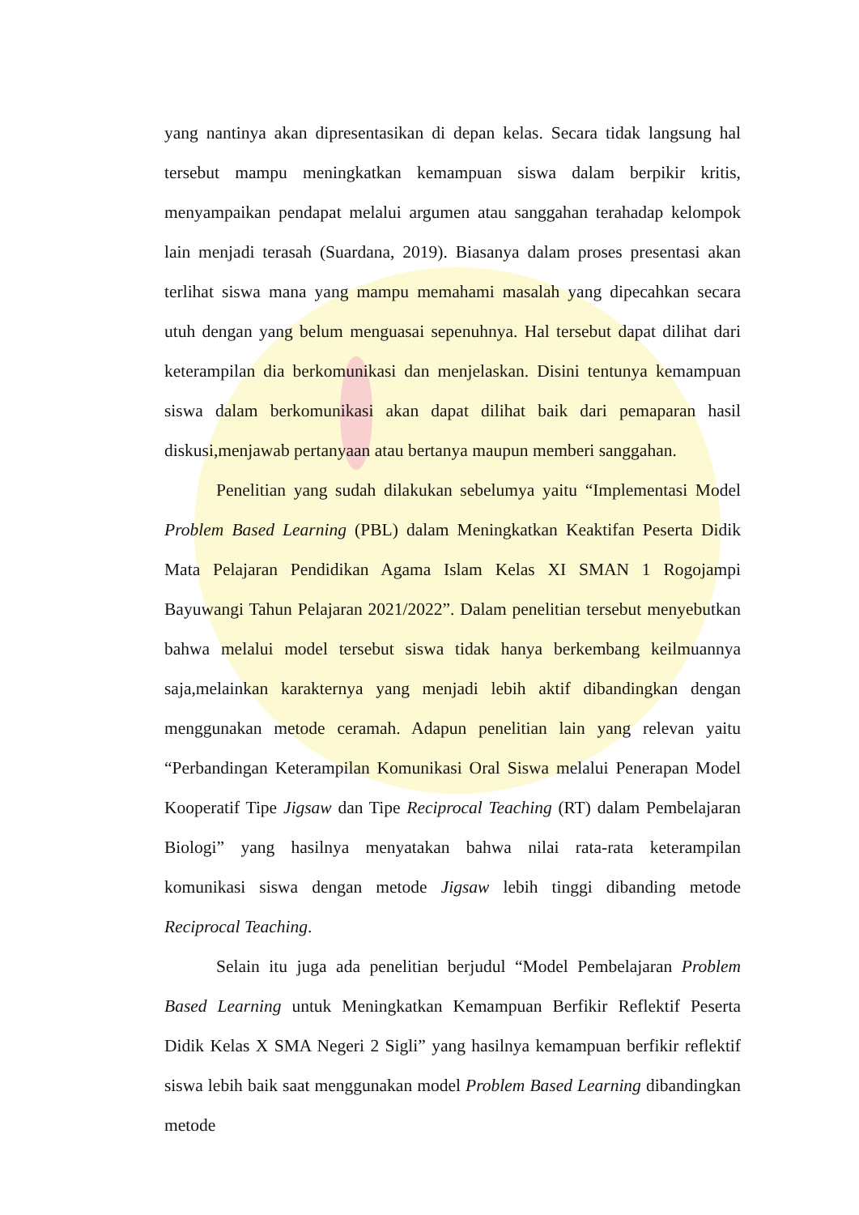yang nantinya akan dipresentasikan di depan kelas. Secara tidak langsung hal tersebut mampu meningkatkan kemampuan siswa dalam berpikir kritis, menyampaikan pendapat melalui argumen atau sanggahan terahadap kelompok lain menjadi terasah (Suardana, 2019). Biasanya dalam proses presentasi akan terlihat siswa mana yang mampu memahami masalah yang dipecahkan secara utuh dengan yang belum menguasai sepenuhnya. Hal tersebut dapat dilihat dari keterampilan dia berkomunikasi dan menjelaskan. Disini tentunya kemampuan siswa dalam berkomunikasi akan dapat dilihat baik dari pemaparan hasil diskusi,menjawab pertanyaan atau bertanya maupun memberi sanggahan.
Penelitian yang sudah dilakukan sebelumya yaitu “Implementasi Model Problem Based Learning (PBL) dalam Meningkatkan Keaktifan Peserta Didik Mata Pelajaran Pendidikan Agama Islam Kelas XI SMAN 1 Rogojampi Bayuwangi Tahun Pelajaran 2021/2022”. Dalam penelitian tersebut menyebutkan bahwa melalui model tersebut siswa tidak hanya berkembang keilmuannya saja,melainkan karakternya yang menjadi lebih aktif dibandingkan dengan menggunakan metode ceramah. Adapun penelitian lain yang relevan yaitu “Perbandingan Keterampilan Komunikasi Oral Siswa melalui Penerapan Model Kooperatif Tipe Jigsaw dan Tipe Reciprocal Teaching (RT) dalam Pembelajaran Biologi” yang hasilnya menyatakan bahwa nilai rata-rata keterampilan komunikasi siswa dengan metode Jigsaw lebih tinggi dibanding metode Reciprocal Teaching.
Selain itu juga ada penelitian berjudul “Model Pembelajaran Problem Based Learning untuk Meningkatkan Kemampuan Berfikir Reflektif Peserta Didik Kelas X SMA Negeri 2 Sigli” yang hasilnya kemampuan berfikir reflektif siswa lebih baik saat menggunakan model Problem Based Learning dibandingkan metode